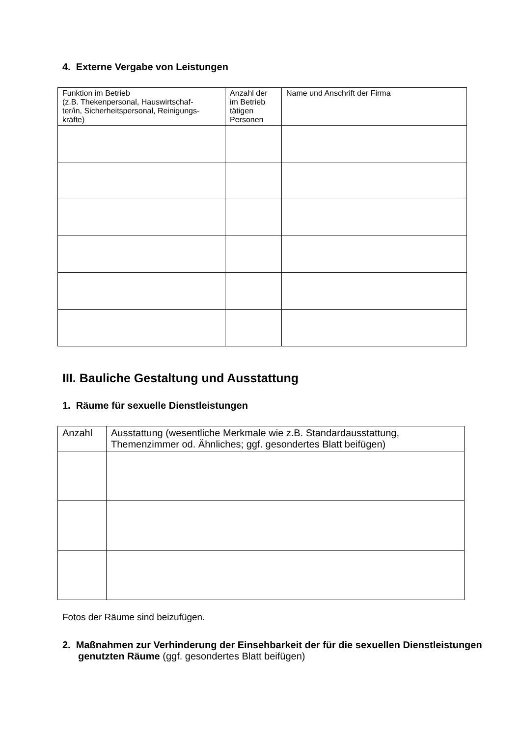4. Externe Vergabe von Leistungen
| Funktion im Betrieb (z.B. Thekenpersonal, Hauswirtschaf- ter/in, Sicherheitspersonal, Reinigungs- kräfte) | Anzahl der im Betrieb tätigen Personen | Name und Anschrift der Firma |
| --- | --- | --- |
III. Bauliche Gestaltung und Ausstattung
1. Räume für sexuelle Dienstleistungen
| Anzahl | Ausstattung (wesentliche Merkmale wie z.B. Standardausstattung, Themenzimmer od. Ähnliches; ggf. gesondertes Blatt beifügen) |
| --- | --- |
Fotos der Räume sind beizufügen.
2. Maßnahmen zur Verhinderung der Einsehbarkeit der für die sexuellen Dienstleistungen genutzten Räume (ggf. gesondertes Blatt beifügen)